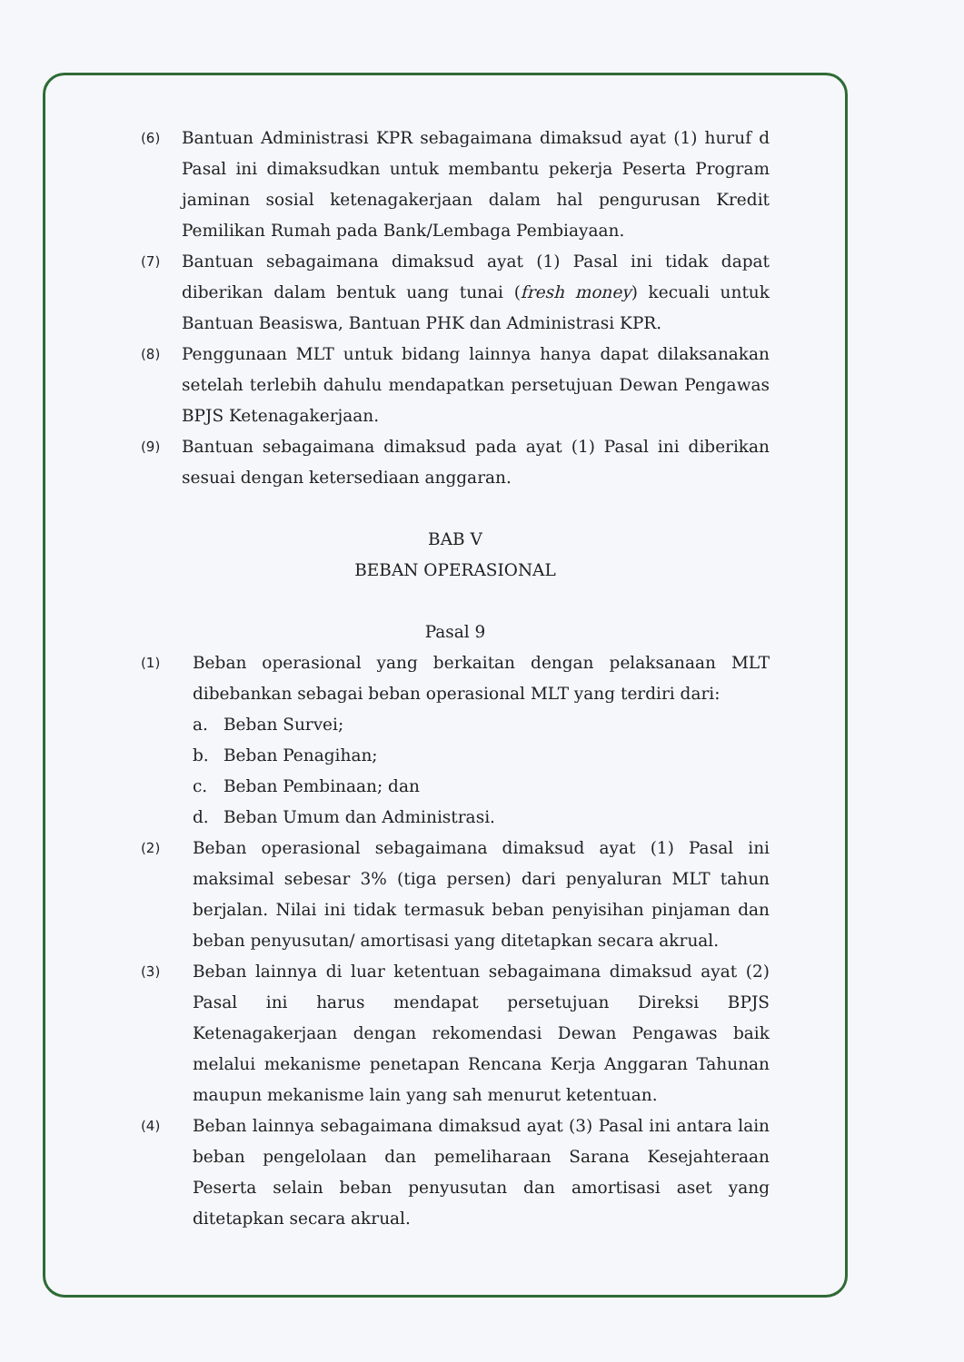(6)
Bantuan Administrasi KPR sebagaimana dimaksud ayat (1) huruf d Pasal ini dimaksudkan untuk membantu pekerja Peserta Program jaminan sosial ketenagakerjaan dalam hal pengurusan Kredit Pemilikan Rumah pada Bank/Lembaga Pembiayaan.
(7)
Bantuan sebagaimana dimaksud ayat (1) Pasal ini tidak dapat diberikan dalam bentuk uang tunai (fresh money) kecuali untuk Bantuan Beasiswa, Bantuan PHK dan Administrasi KPR.
(8)
Penggunaan MLT untuk bidang lainnya hanya dapat dilaksanakan setelah terlebih dahulu mendapatkan persetujuan Dewan Pengawas BPJS Ketenagakerjaan.
(9)
Bantuan sebagaimana dimaksud pada ayat (1) Pasal ini diberikan sesuai dengan ketersediaan anggaran.
BAB V
BEBAN OPERASIONAL
Pasal 9
(1)
Beban operasional yang berkaitan dengan pelaksanaan MLT dibebankan sebagai beban operasional MLT yang terdiri dari:
a. Beban Survei;
b. Beban Penagihan;
c. Beban Pembinaan; dan
d. Beban Umum dan Administrasi.
(2)
Beban operasional sebagaimana dimaksud ayat (1) Pasal ini maksimal sebesar 3% (tiga persen) dari penyaluran MLT tahun berjalan. Nilai ini tidak termasuk beban penyisihan pinjaman dan beban penyusutan/ amortisasi yang ditetapkan secara akrual.
(3)
Beban lainnya di luar ketentuan sebagaimana dimaksud ayat (2) Pasal ini harus mendapat persetujuan Direksi BPJS Ketenagakerjaan dengan rekomendasi Dewan Pengawas baik melalui mekanisme penetapan Rencana Kerja Anggaran Tahunan maupun mekanisme lain yang sah menurut ketentuan.
(4)
Beban lainnya sebagaimana dimaksud ayat (3) Pasal ini antara lain beban pengelolaan dan pemeliharaan Sarana Kesejahteraan Peserta selain beban penyusutan dan amortisasi aset yang ditetapkan secara akrual.